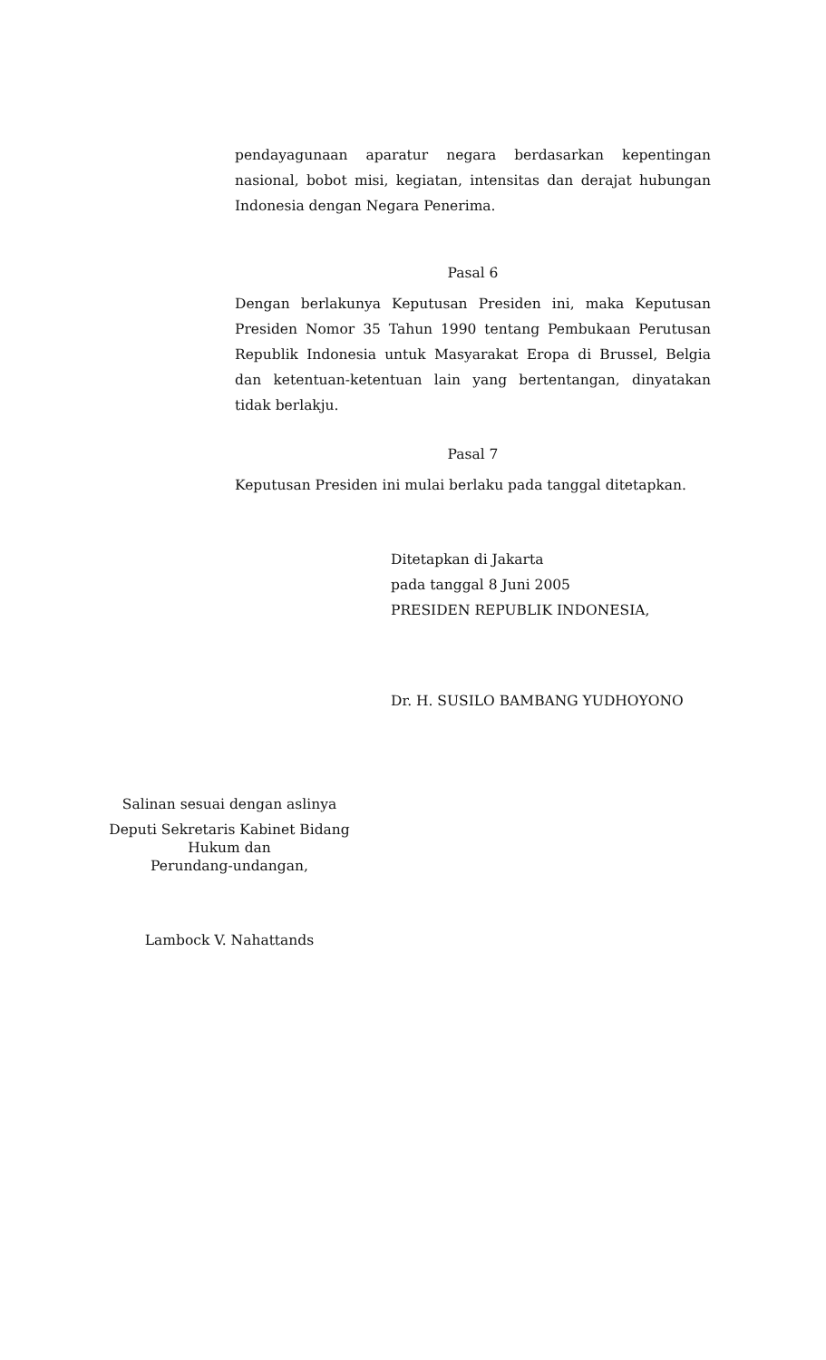pendayagunaan aparatur negara berdasarkan kepentingan nasional, bobot misi, kegiatan, intensitas dan derajat hubungan Indonesia dengan Negara Penerima.
Pasal 6
Dengan berlakunya Keputusan Presiden ini, maka Keputusan Presiden Nomor 35 Tahun 1990 tentang Pembukaan Perutusan Republik Indonesia untuk Masyarakat Eropa di Brussel, Belgia dan ketentuan-ketentuan lain yang bertentangan, dinyatakan tidak berlakju.
Pasal 7
Keputusan Presiden ini mulai berlaku pada tanggal ditetapkan.
Ditetapkan di Jakarta
pada tanggal 8 Juni 2005
PRESIDEN REPUBLIK INDONESIA,
Dr. H. SUSILO BAMBANG YUDHOYONO
Salinan sesuai dengan aslinya
Deputi Sekretaris Kabinet Bidang
Hukum dan
Perundang-undangan,
Lambock V. Nahattands